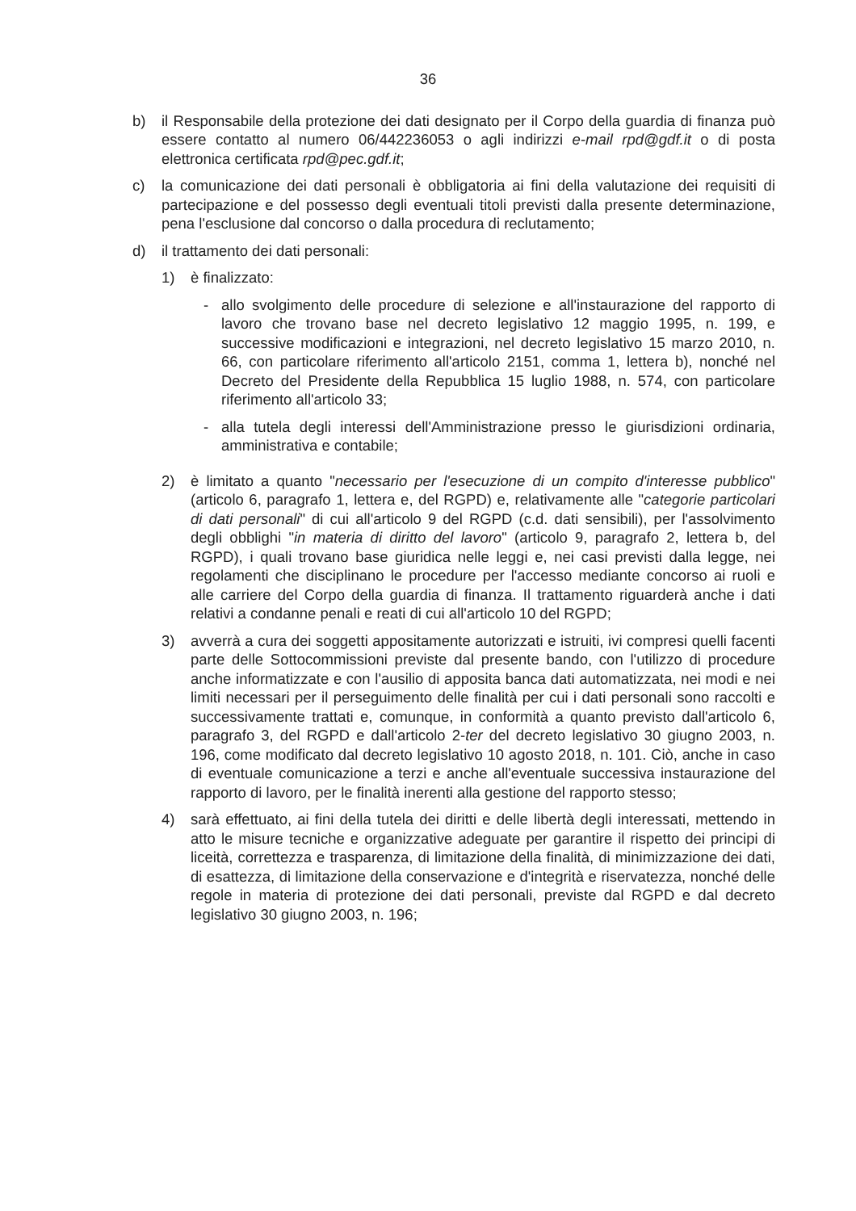36
b) il Responsabile della protezione dei dati designato per il Corpo della guardia di finanza può essere contatto al numero 06/442236053 o agli indirizzi e-mail rpd@gdf.it o di posta elettronica certificata rpd@pec.gdf.it;
c) la comunicazione dei dati personali è obbligatoria ai fini della valutazione dei requisiti di partecipazione e del possesso degli eventuali titoli previsti dalla presente determinazione, pena l'esclusione dal concorso o dalla procedura di reclutamento;
d) il trattamento dei dati personali:
1) è finalizzato:
- allo svolgimento delle procedure di selezione e all'instaurazione del rapporto di lavoro che trovano base nel decreto legislativo 12 maggio 1995, n. 199, e successive modificazioni e integrazioni, nel decreto legislativo 15 marzo 2010, n. 66, con particolare riferimento all'articolo 2151, comma 1, lettera b), nonché nel Decreto del Presidente della Repubblica 15 luglio 1988, n. 574, con particolare riferimento all'articolo 33;
- alla tutela degli interessi dell'Amministrazione presso le giurisdizioni ordinaria, amministrativa e contabile;
2) è limitato a quanto "necessario per l'esecuzione di un compito d'interesse pubblico" (articolo 6, paragrafo 1, lettera e, del RGPD) e, relativamente alle "categorie particolari di dati personali" di cui all'articolo 9 del RGPD (c.d. dati sensibili), per l'assolvimento degli obblighi "in materia di diritto del lavoro" (articolo 9, paragrafo 2, lettera b, del RGPD), i quali trovano base giuridica nelle leggi e, nei casi previsti dalla legge, nei regolamenti che disciplinano le procedure per l'accesso mediante concorso ai ruoli e alle carriere del Corpo della guardia di finanza. Il trattamento riguarderà anche i dati relativi a condanne penali e reati di cui all'articolo 10 del RGPD;
3) avverrà a cura dei soggetti appositamente autorizzati e istruiti, ivi compresi quelli facenti parte delle Sottocommissioni previste dal presente bando, con l'utilizzo di procedure anche informatizzate e con l'ausilio di apposita banca dati automatizzata, nei modi e nei limiti necessari per il perseguimento delle finalità per cui i dati personali sono raccolti e successivamente trattati e, comunque, in conformità a quanto previsto dall'articolo 6, paragrafo 3, del RGPD e dall'articolo 2-ter del decreto legislativo 30 giugno 2003, n. 196, come modificato dal decreto legislativo 10 agosto 2018, n. 101. Ciò, anche in caso di eventuale comunicazione a terzi e anche all'eventuale successiva instaurazione del rapporto di lavoro, per le finalità inerenti alla gestione del rapporto stesso;
4) sarà effettuato, ai fini della tutela dei diritti e delle libertà degli interessati, mettendo in atto le misure tecniche e organizzative adeguate per garantire il rispetto dei principi di liceità, correttezza e trasparenza, di limitazione della finalità, di minimizzazione dei dati, di esattezza, di limitazione della conservazione e d'integrità e riservatezza, nonché delle regole in materia di protezione dei dati personali, previste dal RGPD e dal decreto legislativo 30 giugno 2003, n. 196;